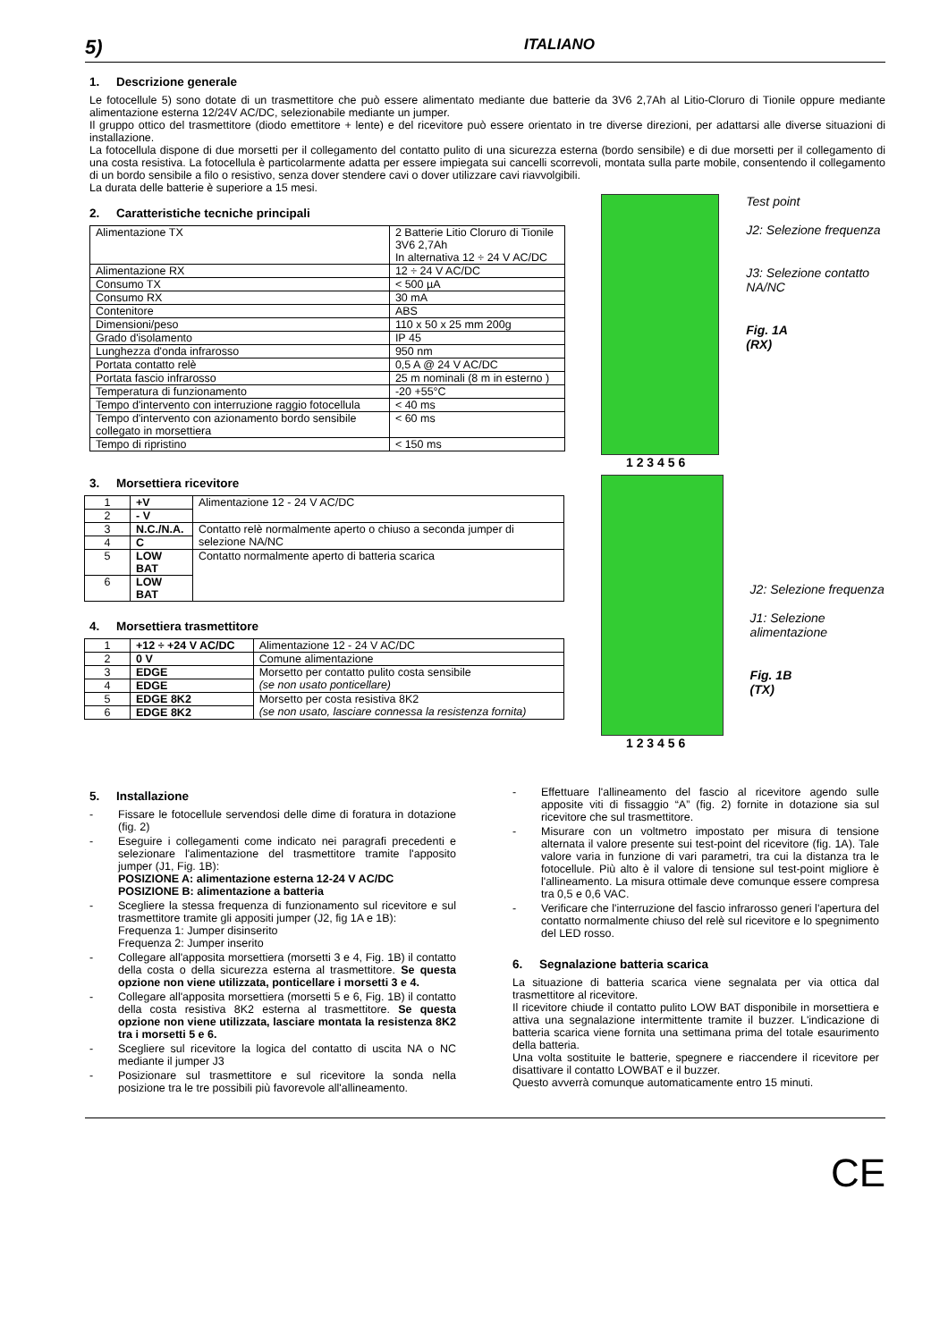5) ITALIANO
1. Descrizione generale
Le fotocellule 5) sono dotate di un trasmettitore che può essere alimentato mediante due batterie da 3V6 2,7Ah al Litio-Cloruro di Tionile oppure mediante alimentazione esterna 12/24V AC/DC, selezionabile mediante un jumper.
Il gruppo ottico del trasmettitore (diodo emettitore + lente) e del ricevitore può essere orientato in tre diverse direzioni, per adattarsi alle diverse situazioni di installazione.
La fotocellula dispone di due morsetti per il collegamento del contatto pulito di una sicurezza esterna (bordo sensibile) e di due morsetti per il collegamento di una costa resistiva. La fotocellula è particolarmente adatta per essere impiegata sui cancelli scorrevoli, montata sulla parte mobile, consentendo il collegamento di un bordo sensibile a filo o resistivo, senza dover stendere cavi o dover utilizzare cavi riavvolgibili.
La durata delle batterie è superiore a 15 mesi.
2. Caratteristiche tecniche principali
| Alimentazione TX | 2 Batterie Litio Cloruro di Tionile 3V6 2,7Ah In alternativa 12 ÷ 24 V AC/DC |
| Alimentazione RX | 12 ÷ 24 V AC/DC |
| Consumo TX | < 500 µA |
| Consumo RX | 30 mA |
| Contenitore | ABS |
| Dimensioni/peso | 110 x 50 x 25 mm 200g |
| Grado d'isolamento | IP 45 |
| Lunghezza d'onda infrarosso | 950 nm |
| Portata contatto relè | 0,5 A @ 24 V AC/DC |
| Portata fascio infrarosso | 25 m nominali (8 m in esterno ) |
| Temperatura di funzionamento | -20 +55°C |
| Tempo d'intervento con interruzione raggio fotocellula | < 40 ms |
| Tempo d'intervento con azionamento bordo sensibile collegato in morsettiera | < 60 ms |
| Tempo di ripristino | < 150 ms |
3. Morsettiera ricevitore
| 1 | +V | Alimentazione 12 - 24 V AC/DC |
| 2 | - V | |
| 3 | N.C./N.A. | Contatto relè normalmente aperto o chiuso a seconda jumper di selezione NA/NC |
| 4 | C | |
| 5 | LOW BAT | Contatto normalmente aperto di batteria scarica |
| 6 | LOW BAT | |
4. Morsettiera trasmettitore
| 1 | +12 ÷ +24 V AC/DC | Alimentazione 12 - 24 V AC/DC |
| 2 | 0 V | Comune alimentazione |
| 3 | EDGE | Morsetto per contatto pulito costa sensibile (se non usato ponticellare) |
| 4 | EDGE | |
| 5 | EDGE 8K2 | Morsetto per costa resistiva 8K2 (se non usato, lasciare connessa la resistenza fornita) |
| 6 | EDGE 8K2 | |
Test point
J2: Selezione frequenza
J3: Selezione contatto NA/NC
Fig. 1A
(RX)
1 2 3 4 5 6
J2: Selezione frequenza
J1: Selezione alimentazione
Fig. 1B
(TX)
1 2 3 4 5 6
5. Installazione
- Fissare le fotocellule servendosi delle dime di foratura in dotazione (fig. 2)
- Eseguire i collegamenti come indicato nei paragrafi precedenti e selezionare l'alimentazione del trasmettitore tramite l'apposito jumper (J1, Fig. 1B):
POSIZIONE A: alimentazione esterna 12-24 V AC/DC
POSIZIONE B: alimentazione a batteria
- Scegliere la stessa frequenza di funzionamento sul ricevitore e sul trasmettitore tramite gli appositi jumper (J2, fig 1A e 1B):
Frequenza 1: Jumper disinserito
Frequenza 2: Jumper inserito
- Collegare all'apposita morsettiera (morsetti 3 e 4, Fig. 1B) il contatto della costa o della sicurezza esterna al trasmettitore. Se questa opzione non viene utilizzata, ponticellare i morsetti 3 e 4.
- Collegare all'apposita morsettiera (morsetti 5 e 6, Fig. 1B) il contatto della costa resistiva 8K2 esterna al trasmettitore. Se questa opzione non viene utilizzata, lasciare montata la resistenza 8K2 tra i morsetti 5 e 6.
- Scegliere sul ricevitore la logica del contatto di uscita NA o NC mediante il jumper J3
- Posizionare sul trasmettitore e sul ricevitore la sonda nella posizione tra le tre possibili più favorevole all'allineamento.
- Effettuare l'allineamento del fascio al ricevitore agendo sulle apposite viti di fissaggio “A” (fig. 2) fornite in dotazione sia sul ricevitore che sul trasmettitore.
- Misurare con un voltmetro impostato per misura di tensione alternata il valore presente sui test-point del ricevitore (fig. 1A). Tale valore varia in funzione di vari parametri, tra cui la distanza tra le fotocellule. Più alto è il valore di tensione sul test-point migliore è l'allineamento. La misura ottimale deve comunque essere compresa tra 0,5 e 0,6 VAC.
- Verificare che l'interruzione del fascio infrarosso generi l'apertura del contatto normalmente chiuso del relè sul ricevitore e lo spegnimento del LED rosso.
6. Segnalazione batteria scarica
La situazione di batteria scarica viene segnalata per via ottica dal trasmettitore al ricevitore.
Il ricevitore chiude il contatto pulito LOW BAT disponibile in morsettiera e attiva una segnalazione intermittente tramite il buzzer. L'indicazione di batteria scarica viene fornita una settimana prima del totale esaurimento della batteria.
Una volta sostituite le batterie, spegnere e riaccendere il ricevitore per disattivare il contatto LOWBAT e il buzzer.
Questo avverrà comunque automaticamente entro 15 minuti.
CE